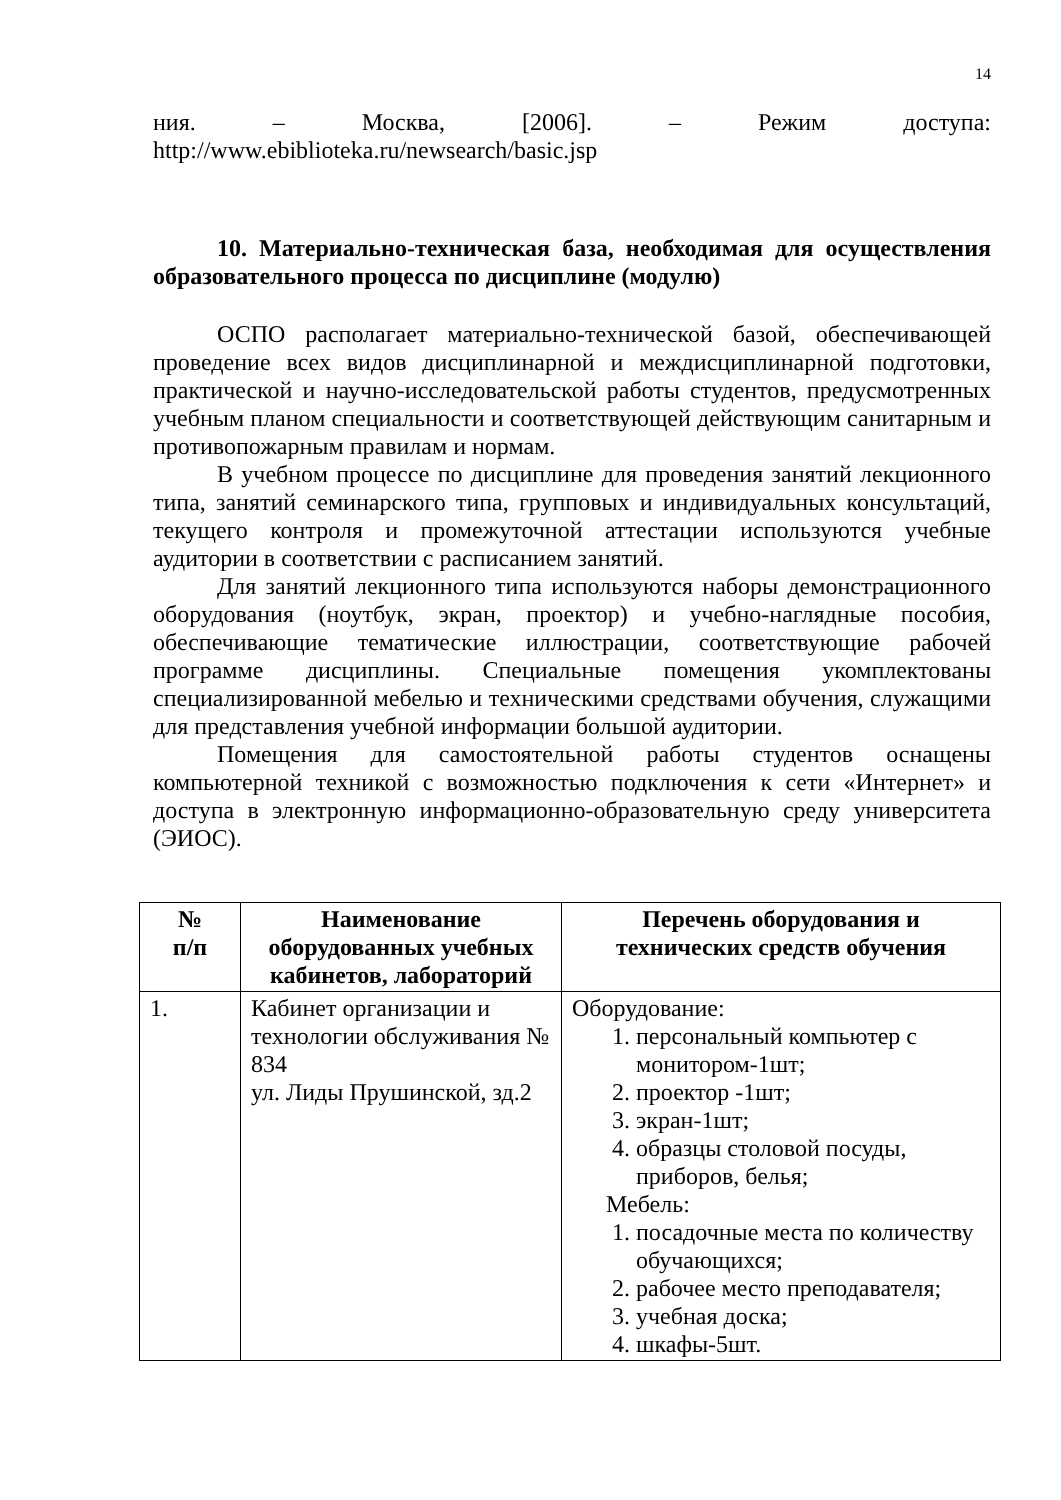14
ния. – Москва, [2006]. – Режим доступа:
http://www.ebiblioteka.ru/newsearch/basic.jsp
10. Материально-техническая база, необходимая для осуществления образовательного процесса по дисциплине (модулю)
ОСПО располагает материально-технической базой, обеспечивающей проведение всех видов дисциплинарной и междисциплинарной подготовки, практической и научно-исследовательской работы студентов, предусмотренных учебным планом специальности и соответствующей действующим санитарным и противопожарным правилам и нормам.
В учебном процессе по дисциплине для проведения занятий лекционного типа, занятий семинарского типа, групповых и индивидуальных консультаций, текущего контроля и промежуточной аттестации используются учебные аудитории в соответствии с расписанием занятий.
Для занятий лекционного типа используются наборы демонстрационного оборудования (ноутбук, экран, проектор) и учебно-наглядные пособия, обеспечивающие тематические иллюстрации, соответствующие рабочей программе дисциплины. Специальные помещения укомплектованы специализированной мебелью и техническими средствами обучения, служащими для представления учебной информации большой аудитории.
Помещения для самостоятельной работы студентов оснащены компьютерной техникой с возможностью подключения к сети «Интернет» и доступа в электронную информационно-образовательную среду университета (ЭИОС).
| № п/п | Наименование оборудованных учебных кабинетов, лабораторий | Перечень оборудования и технических средств обучения |
| --- | --- | --- |
| 1. | Кабинет организации и технологии обслуживания № 834 ул. Лиды Прушинской, зд.2 | Оборудование: 1. персональный компьютер с монитором-1шт; 2. проектор -1шт; 3. экран-1шт; 4. образцы столовой посуды, приборов, белья; Мебель: 1. посадочные места по количеству обучающихся; 2. рабочее место преподавателя; 3. учебная доска; 4. шкафы-5шт. |